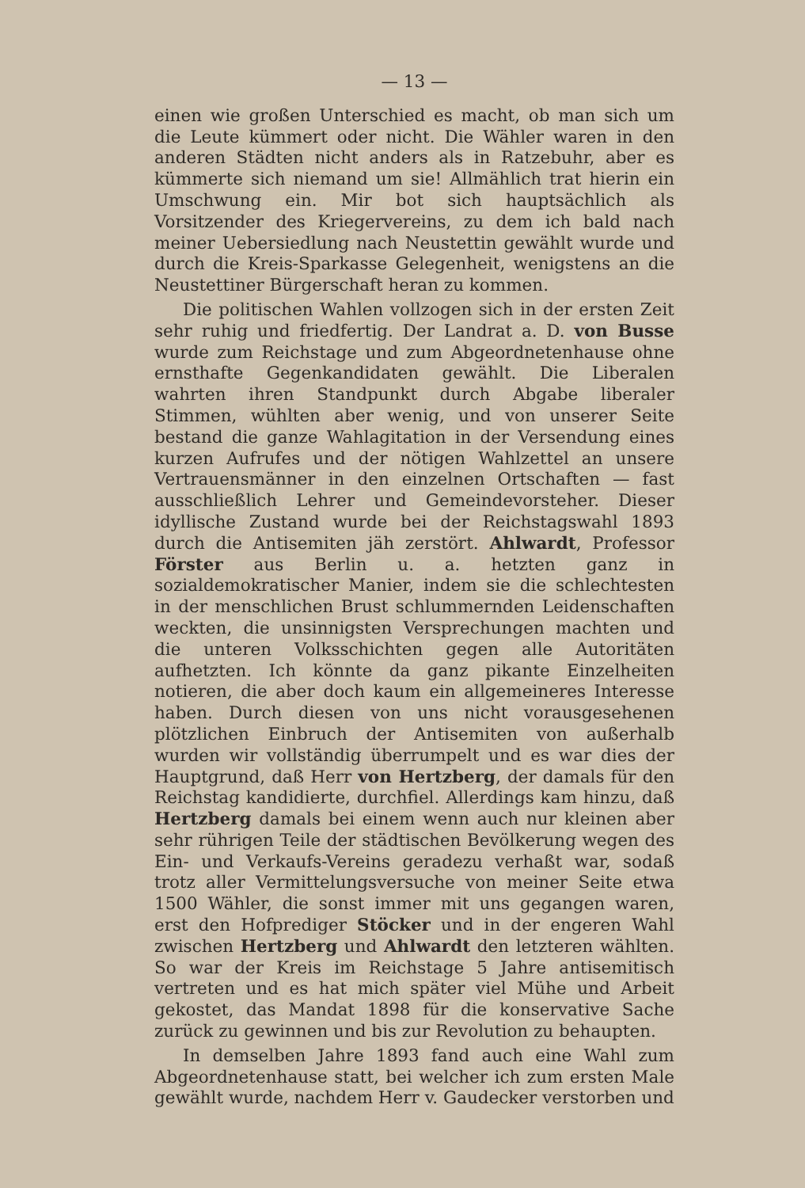— 13 —
einen wie großen Unterschied es macht, ob man sich um die Leute kümmert oder nicht. Die Wähler waren in den anderen Städten nicht anders als in Ratzebuhr, aber es kümmerte sich niemand um sie! Allmählich trat hierin ein Umschwung ein. Mir bot sich hauptsächlich als Vorsitzender des Kriegervereins, zu dem ich bald nach meiner Uebersiedlung nach Neustettin gewählt wurde und durch die Kreis-Sparkasse Gelegenheit, wenigstens an die Neustettiner Bürgerschaft heran zu kommen.
Die politischen Wahlen vollzogen sich in der ersten Zeit sehr ruhig und friedfertig. Der Landrat a. D. von Busse wurde zum Reichstage und zum Abgeordnetenhause ohne ernsthafte Gegenkandidaten gewählt. Die Liberalen wahrten ihren Standpunkt durch Abgabe liberaler Stimmen, wühlten aber wenig, und von unserer Seite bestand die ganze Wahlagitation in der Versendung eines kurzen Aufrufes und der nötigen Wahlzettel an unsere Vertrauensmänner in den einzelnen Ortschaften — fast ausschließlich Lehrer und Gemeindevorsteher. Dieser idyllische Zustand wurde bei der Reichstagswahl 1893 durch die Antisemiten jäh zerstört. Ahlwardt, Professor Förster aus Berlin u. a. hetzten ganz in sozialdemokratischer Manier, indem sie die schlechtesten in der menschlichen Brust schlummernden Leidenschaften weckten, die unsinnigsten Versprechungen machten und die unteren Volksschichten gegen alle Autoritäten aufhetzten. Ich könnte da ganz pikante Einzelheiten notieren, die aber doch kaum ein allgemeineres Interesse haben. Durch diesen von uns nicht vorausgesehenen plötzlichen Einbruch der Antisemiten von außerhalb wurden wir vollständig überrumpelt und es war dies der Hauptgrund, daß Herr von Hertzberg, der damals für den Reichstag kandidierte, durchfiel. Allerdings kam hinzu, daß Hertzberg damals bei einem wenn auch nur kleinen aber sehr rührigen Teile der städtischen Bevölkerung wegen des Ein- und Verkaufs-Vereins geradezu verhaßt war, sodaß trotz aller Vermittelungsversuche von meiner Seite etwa 1500 Wähler, die sonst immer mit uns gegangen waren, erst den Hofprediger Stöcker und in der engeren Wahl zwischen Hertzberg und Ahlwardt den letzteren wählten. So war der Kreis im Reichstage 5 Jahre antisemitisch vertreten und es hat mich später viel Mühe und Arbeit gekostet, das Mandat 1898 für die konservative Sache zurück zu gewinnen und bis zur Revolution zu behaupten.
In demselben Jahre 1893 fand auch eine Wahl zum Abgeordnetenhause statt, bei welcher ich zum ersten Male gewählt wurde, nachdem Herr v. Gaudecker verstorben und